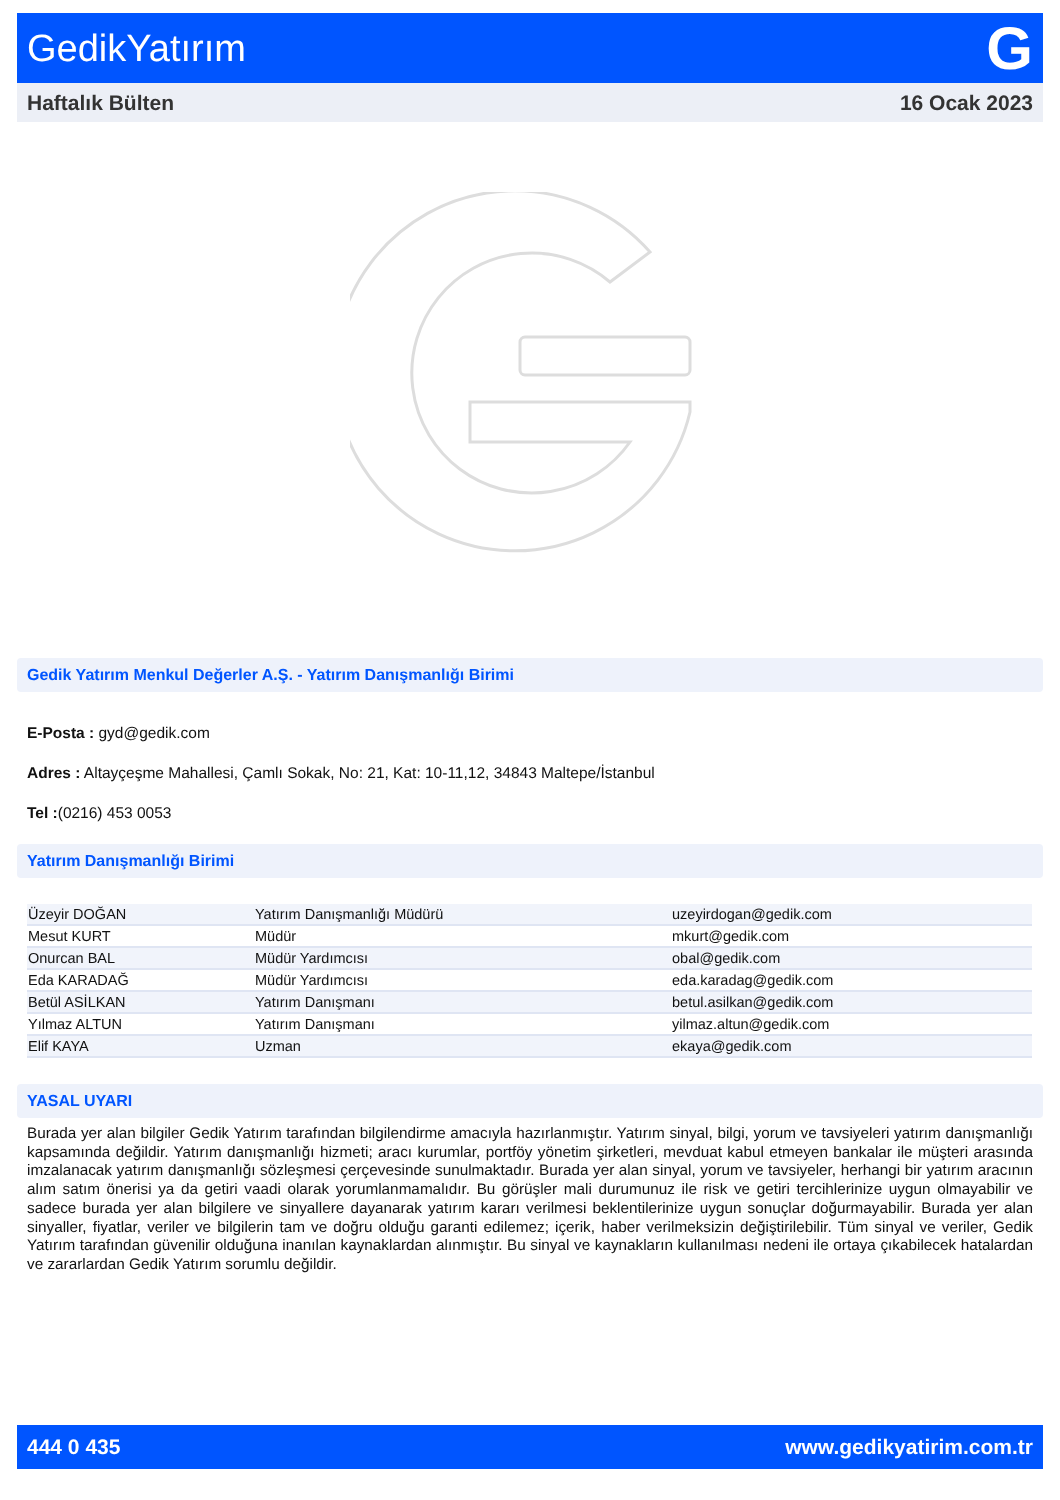GedikYatırım G
Haftalık Bülten 16 Ocak 2023
Gedik Yatırım Menkul Değerler A.Ş. - Yatırım Danışmanlığı Birimi
E-Posta : gyd@gedik.com
Adres : Altayçeşme Mahallesi, Çamlı Sokak, No: 21, Kat: 10-11,12, 34843 Maltepe/İstanbul
Tel :(0216) 453 0053
Yatırım Danışmanlığı Birimi
| Üzeyir DOĞAN | Yatırım Danışmanlığı Müdürü | uzeyirdogan@gedik.com |
| Mesut KURT | Müdür | mkurt@gedik.com |
| Onurcan BAL | Müdür Yardımcısı | obal@gedik.com |
| Eda KARADAĞ | Müdür Yardımcısı | eda.karadag@gedik.com |
| Betül ASİLKAN | Yatırım Danışmanı | betul.asilkan@gedik.com |
| Yılmaz ALTUN | Yatırım Danışmanı | yilmaz.altun@gedik.com |
| Elif KAYA | Uzman | ekaya@gedik.com |
YASAL UYARI
Burada yer alan bilgiler Gedik Yatırım tarafından bilgilendirme amacıyla hazırlanmıştır. Yatırım sinyal, bilgi, yorum ve tavsiyeleri yatırım danışmanlığı kapsamında değildir. Yatırım danışmanlığı hizmeti; aracı kurumlar, portföy yönetim şirketleri, mevduat kabul etmeyen bankalar ile müşteri arasında imzalanacak yatırım danışmanlığı sözleşmesi çerçevesinde sunulmaktadır. Burada yer alan sinyal, yorum ve tavsiyeler, herhangi bir yatırım aracının alım satım önerisi ya da getiri vaadi olarak yorumlanmamalıdır. Bu görüşler mali durumunuz ile risk ve getiri tercihlerinize uygun olmayabilir ve sadece burada yer alan bilgilere ve sinyallere dayanarak yatırım kararı verilmesi beklentilerinize uygun sonuçlar doğurmayabilir. Burada yer alan sinyaller, fiyatlar, veriler ve bilgilerin tam ve doğru olduğu garanti edilemez; içerik, haber verilmeksizin değiştirilebilir. Tüm sinyal ve veriler, Gedik Yatırım tarafından güvenilir olduğuna inanılan kaynaklardan alınmıştır. Bu sinyal ve kaynakların kullanılması nedeni ile ortaya çıkabilecek hatalardan ve zararlardan Gedik Yatırım sorumlu değildir.
444 0 435 www.gedikyatirim.com.tr